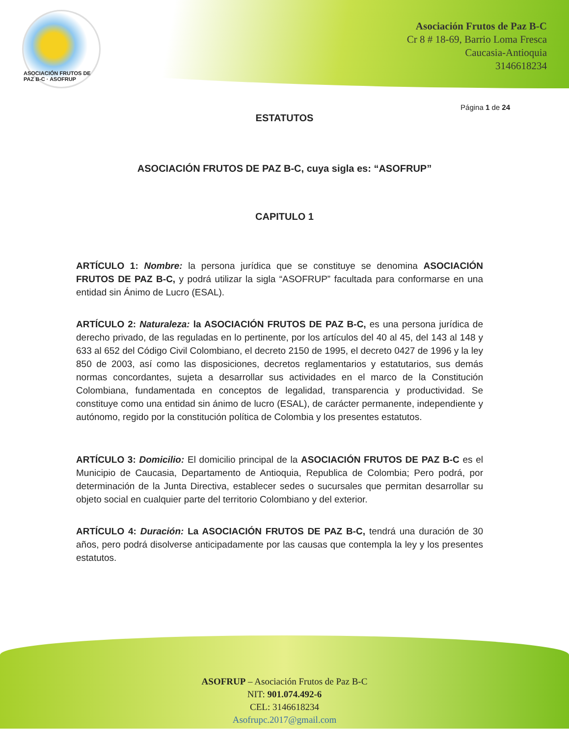ASOCIACIÓN FRUTOS DE PAZ B-C · ASOFRUP
Asociación Frutos de Paz B-C
Cr 8 # 18-69, Barrio Loma Fresca
Caucasia-Antioquia
3146618234
Página 1 de 24
ESTATUTOS
ASOCIACIÓN FRUTOS DE PAZ B-C, cuya sigla es: “ASOFRUP”
CAPITULO 1
ARTÍCULO 1: Nombre: la persona jurídica que se constituye se denomina ASOCIACIÓN FRUTOS DE PAZ B-C, y podrá utilizar la sigla “ASOFRUP” facultada para conformarse en una entidad sin Ánimo de Lucro (ESAL).
ARTÍCULO 2: Naturaleza: la ASOCIACIÓN FRUTOS DE PAZ B-C, es una persona jurídica de derecho privado, de las reguladas en lo pertinente, por los artículos del 40 al 45, del 143 al 148 y 633 al 652 del Código Civil Colombiano, el decreto 2150 de 1995, el decreto 0427 de 1996 y la ley 850 de 2003, así como las disposiciones, decretos reglamentarios y estatutarios, sus demás normas concordantes, sujeta a desarrollar sus actividades en el marco de la Constitución Colombiana, fundamentada en conceptos de legalidad, transparencia y productividad. Se constituye como una entidad sin ánimo de lucro (ESAL), de carácter permanente, independiente y autónomo, regido por la constitución política de Colombia y los presentes estatutos.
ARTÍCULO 3: Domicilio: El domicilio principal de la ASOCIACIÓN FRUTOS DE PAZ B-C es el Municipio de Caucasia, Departamento de Antioquia, Republica de Colombia; Pero podrá, por determinación de la Junta Directiva, establecer sedes o sucursales que permitan desarrollar su objeto social en cualquier parte del territorio Colombiano y del exterior.
ARTÍCULO 4: Duración: La ASOCIACIÓN FRUTOS DE PAZ B-C, tendrá una duración de 30 años, pero podrá disolverse anticipadamente por las causas que contempla la ley y los presentes estatutos.
ASOFRUP – Asociación Frutos de Paz B-C
NIT: 901.074.492-6
CEL: 3146618234
Asofrupc.2017@gmail.com